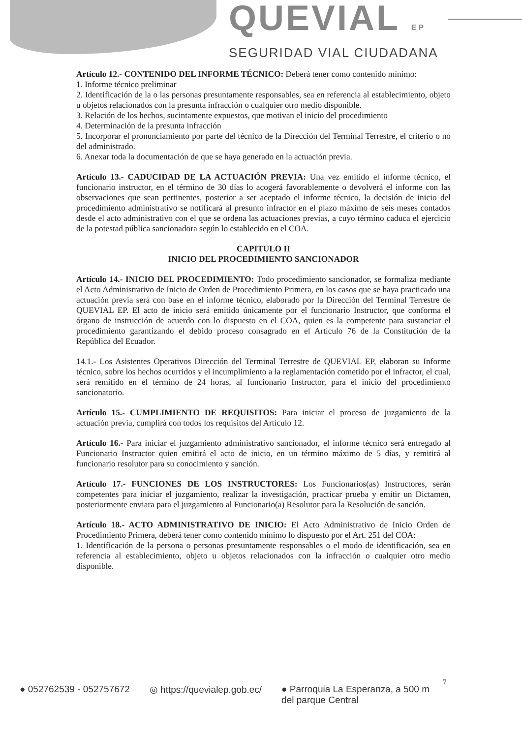QUEVIAL EP
SEGURIDAD VIAL CIUDADANA
Artículo 12.- CONTENIDO DEL INFORME TÉCNICO: Deberá tener como contenido mínimo:
1. Informe técnico preliminar
2. Identificación de la o las personas presuntamente responsables, sea en referencia al establecimiento, objeto u objetos relacionados con la presunta infracción o cualquier otro medio disponible.
3. Relación de los hechos, sucintamente expuestos, que motivan el inicio del procedimiento
4. Determinación de la presunta infracción
5. Incorporar el pronunciamiento por parte del técnico de la Dirección del Terminal Terrestre, el criterio o no del administrado.
6. Anexar toda la documentación de que se haya generado en la actuación previa.
Artículo 13.- CADUCIDAD DE LA ACTUACIÓN PREVIA: Una vez emitido el informe técnico, el funcionario instructor, en el término de 30 días lo acogerá favorablemente o devolverá el informe con las observaciones que sean pertinentes, posterior a ser aceptado el informe técnico, la decisión de inicio del procedimiento administrativo se notificará al presunto infractor en el plazo máximo de seis meses contados desde el acto administrativo con el que se ordena las actuaciones previas, a cuyo término caduca el ejercicio de la potestad pública sancionadora según lo establecido en el COA.
CAPITULO II
INICIO DEL PROCEDIMIENTO SANCIONADOR
Artículo 14.- INICIO DEL PROCEDIMIENTO: Todo procedimiento sancionador, se formaliza mediante el Acto Administrativo de Inicio de Orden de Procedimiento Primera, en los casos que se haya practicado una actuación previa será con base en el informe técnico, elaborado por la Dirección del Terminal Terrestre de QUEVIAL EP. El acto de inicio será emitido únicamente por el funcionario Instructor, que conforma el órgano de instrucción de acuerdo con lo dispuesto en el COA, quien es la competente para sustanciar el procedimiento garantizando el debido proceso consagrado en el Artículo 76 de la Constitución de la República del Ecuador.
14.1.- Los Asistentes Operativos Dirección del Terminal Terrestre de QUEVIAL EP, elaboran su Informe técnico, sobre los hechos ocurridos y el incumplimiento a la reglamentación cometido por el infractor, el cual, será remitido en el término de 24 horas, al funcionario Instructor, para el inicio del procedimiento sancionatorio.
Artículo 15.- CUMPLIMIENTO DE REQUISITOS: Para iniciar el proceso de juzgamiento de la actuación previa, cumplirá con todos los requisitos del Artículo 12.
Artículo 16.- Para iniciar el juzgamiento administrativo sancionador, el informe técnico será entregado al Funcionario Instructor quien emitirá el acto de inicio, en un término máximo de 5 días, y remitirá al funcionario resolutor para su conocimiento y sanción.
Artículo 17.- FUNCIONES DE LOS INSTRUCTORES: Los Funcionarios(as) Instructores, serán competentes para iniciar el juzgamiento, realizar la investigación, practicar prueba y emitir un Dictamen, posteriormente enviara para el juzgamiento al Funcionario(a) Resolutor para la Resolución de sanción.
Artículo 18.- ACTO ADMINISTRATIVO DE INICIO: El Acto Administrativo de Inicio Orden de Procedimiento Primera, deberá tener como contenido mínimo lo dispuesto por el Art. 251 del COA:
1. Identificación de la persona o personas presuntamente responsables o el modo de identificación, sea en referencia al establecimiento, objeto u objetos relacionados con la infracción o cualquier otro medio disponible.
7
● 052762539 - 052757672 ◎ https://quevialep.gob.ec/ ● Parroquia La Esperanza, a 500 m
del parque Central